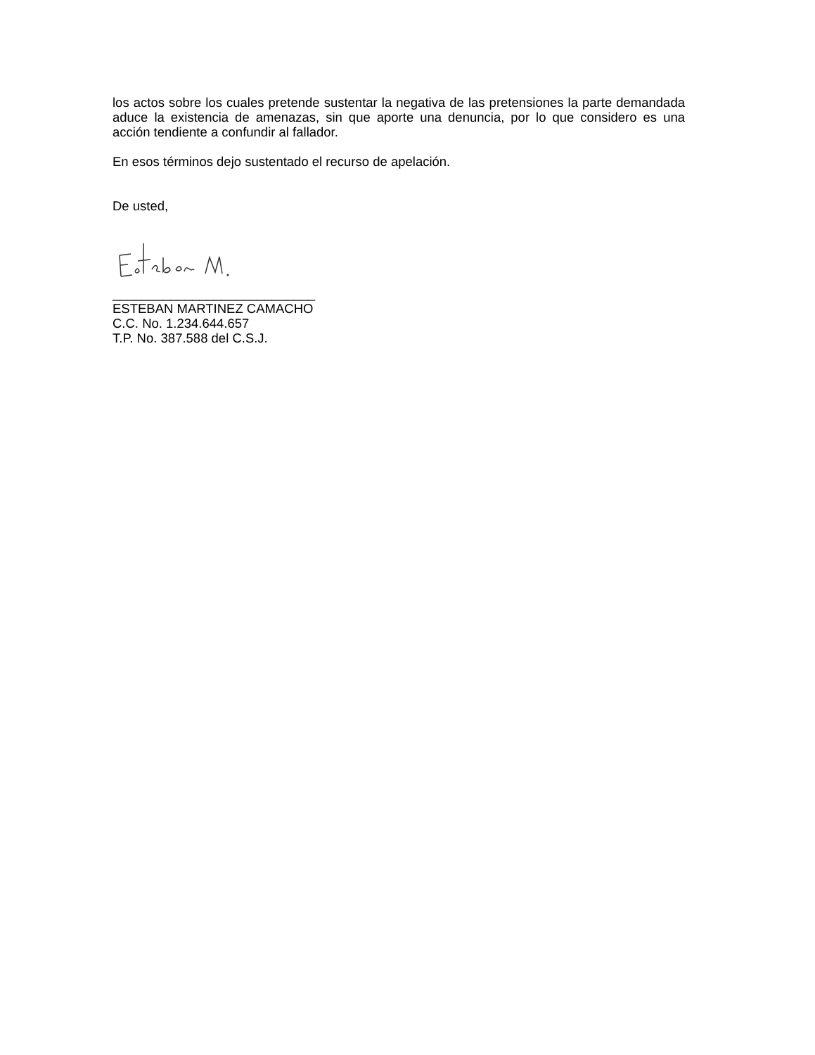los actos sobre los cuales pretende sustentar la negativa de las pretensiones la parte demandada aduce la existencia de amenazas, sin que aporte una denuncia, por lo que considero es una acción tendiente a confundir al fallador.
En esos términos dejo sustentado el recurso de apelación.
De usted,
____________________________
ESTEBAN MARTINEZ CAMACHO
C.C. No. 1.234.644.657
T.P. No. 387.588 del C.S.J.